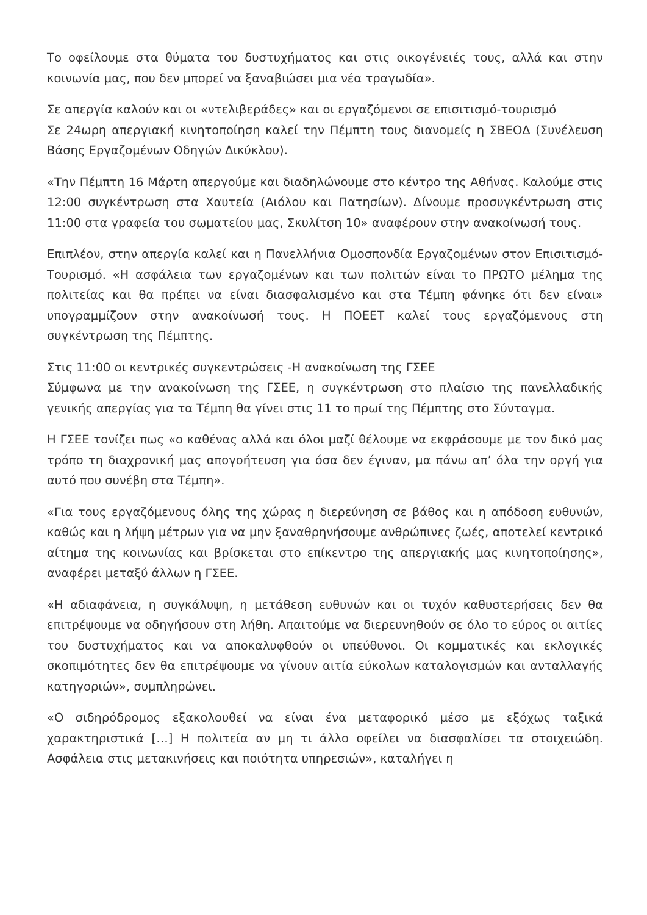Το οφείλουμε στα θύματα του δυστυχήματος και στις οικογένειές τους, αλλά και στην κοινωνία μας, που δεν μπορεί να ξαναβιώσει μια νέα τραγωδία».
Σε απεργία καλούν και οι «ντελιβεράδες» και οι εργαζόμενοι σε επισιτισμό-τουρισμό
Σε 24ωρη απεργιακή κινητοποίηση καλεί την Πέμπτη τους διανομείς η ΣΒΕΟΔ (Συνέλευση Βάσης Εργαζομένων Οδηγών Δικύκλου).
«Την Πέμπτη 16 Μάρτη απεργούμε και διαδηλώνουμε στο κέντρο της Αθήνας. Καλούμε στις 12:00 συγκέντρωση στα Χαυτεία (Αιόλου και Πατησίων). Δίνουμε προσυγκέντρωση στις 11:00 στα γραφεία του σωματείου μας, Σκυλίτση 10» αναφέρουν στην ανακοίνωσή τους.
Επιπλέον, στην απεργία καλεί και η Πανελλήνια Ομοσπονδία Εργαζομένων στον Επισιτισμό-Τουρισμό. «Η ασφάλεια των εργαζομένων και των πολιτών είναι το ΠΡΩΤΟ μέλημα της πολιτείας και θα πρέπει να είναι διασφαλισμένο και στα Τέμπη φάνηκε ότι δεν είναι» υπογραμμίζουν στην ανακοίνωσή τους. Η ΠΟΕΕΤ καλεί τους εργαζόμενους στη συγκέντρωση της Πέμπτης.
Στις 11:00 οι κεντρικές συγκεντρώσεις -Η ανακοίνωση της ΓΣΕΕ
Σύμφωνα με την ανακοίνωση της ΓΣΕΕ, η συγκέντρωση στο πλαίσιο της πανελλαδικής γενικής απεργίας για τα Τέμπη θα γίνει στις 11 το πρωί της Πέμπτης στο Σύνταγμα.
Η ΓΣΕΕ τονίζει πως «ο καθένας αλλά και όλοι μαζί θέλουμε να εκφράσουμε με τον δικό μας τρόπο τη διαχρονική μας απογοήτευση για όσα δεν έγιναν, μα πάνω απ’ όλα την οργή για αυτό που συνέβη στα Τέμπη».
«Για τους εργαζόμενους όλης της χώρας η διερεύνηση σε βάθος και η απόδοση ευθυνών, καθώς και η λήψη μέτρων για να μην ξαναθρηνήσουμε ανθρώπινες ζωές, αποτελεί κεντρικό αίτημα της κοινωνίας και βρίσκεται στο επίκεντρο της απεργιακής μας κινητοποίησης», αναφέρει μεταξύ άλλων η ΓΣΕΕ.
«Η αδιαφάνεια, η συγκάλυψη, η μετάθεση ευθυνών και οι τυχόν καθυστερήσεις δεν θα επιτρέψουμε να οδηγήσουν στη λήθη. Απαιτούμε να διερευνηθούν σε όλο το εύρος οι αιτίες του δυστυχήματος και να αποκαλυφθούν οι υπεύθυνοι. Οι κομματικές και εκλογικές σκοπιμότητες δεν θα επιτρέψουμε να γίνουν αιτία εύκολων καταλογισμών και ανταλλαγής κατηγοριών», συμπληρώνει.
«Ο σιδηρόδρομος εξακολουθεί να είναι ένα μεταφορικό μέσο με εξόχως ταξικά χαρακτηριστικά […] Η πολιτεία αν μη τι άλλο οφείλει να διασφαλίσει τα στοιχειώδη. Ασφάλεια στις μετακινήσεις και ποιότητα υπηρεσιών», καταλήγει η